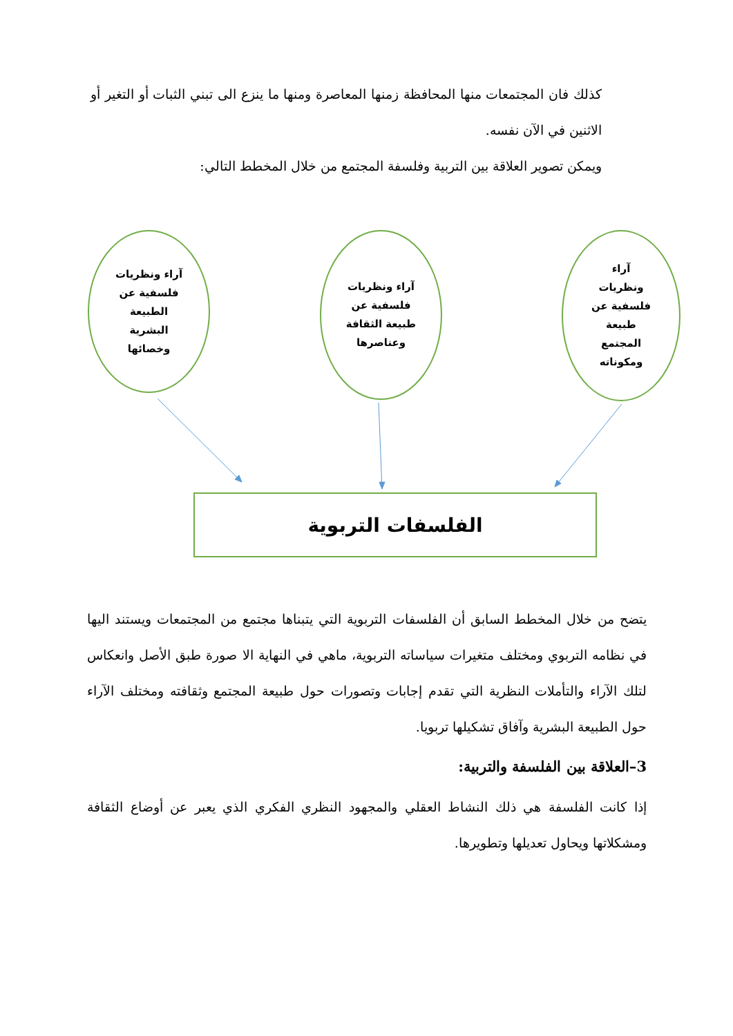كذلك فان المجتمعات منها المحافظة زمنها المعاصرة ومنها ما ينزع الى تبني الثبات أو التغير أو الاثنين في الآن نفسه.
ويمكن تصوير العلاقة بين التربية وفلسفة المجتمع من خلال المخطط التالي:
آراء ونظريات
فلسفية عن
الطبيعة
البشرية
وخصائها
آراء ونظريات
فلسفية عن
طبيعة الثقافة
وعناصرها
آراء
ونظريات
فلسفية عن
طبيعة
المجتمع
ومكوناته
الفلسفات التربوية
يتضح من خلال المخطط السابق أن الفلسفات التربوية التي يتبناها مجتمع من المجتمعات ويستند اليها في نظامه التربوي ومختلف متغيرات سياساته التربوية، ماهي في النهاية الا صورة طبق الأصل وانعكاس لتلك الآراء والتأملات النظرية التي تقدم إجابات وتصورات حول طبيعة المجتمع وثقافته ومختلف الآراء حول الطبيعة البشرية وآفاق تشكيلها تربويا.
3–العلاقة بين الفلسفة والتربية:
إذا كانت الفلسفة هي ذلك النشاط العقلي والمجهود النظري الفكري الذي يعبر عن أوضاع الثقافة ومشكلاتها ويحاول تعديلها وتطويرها.